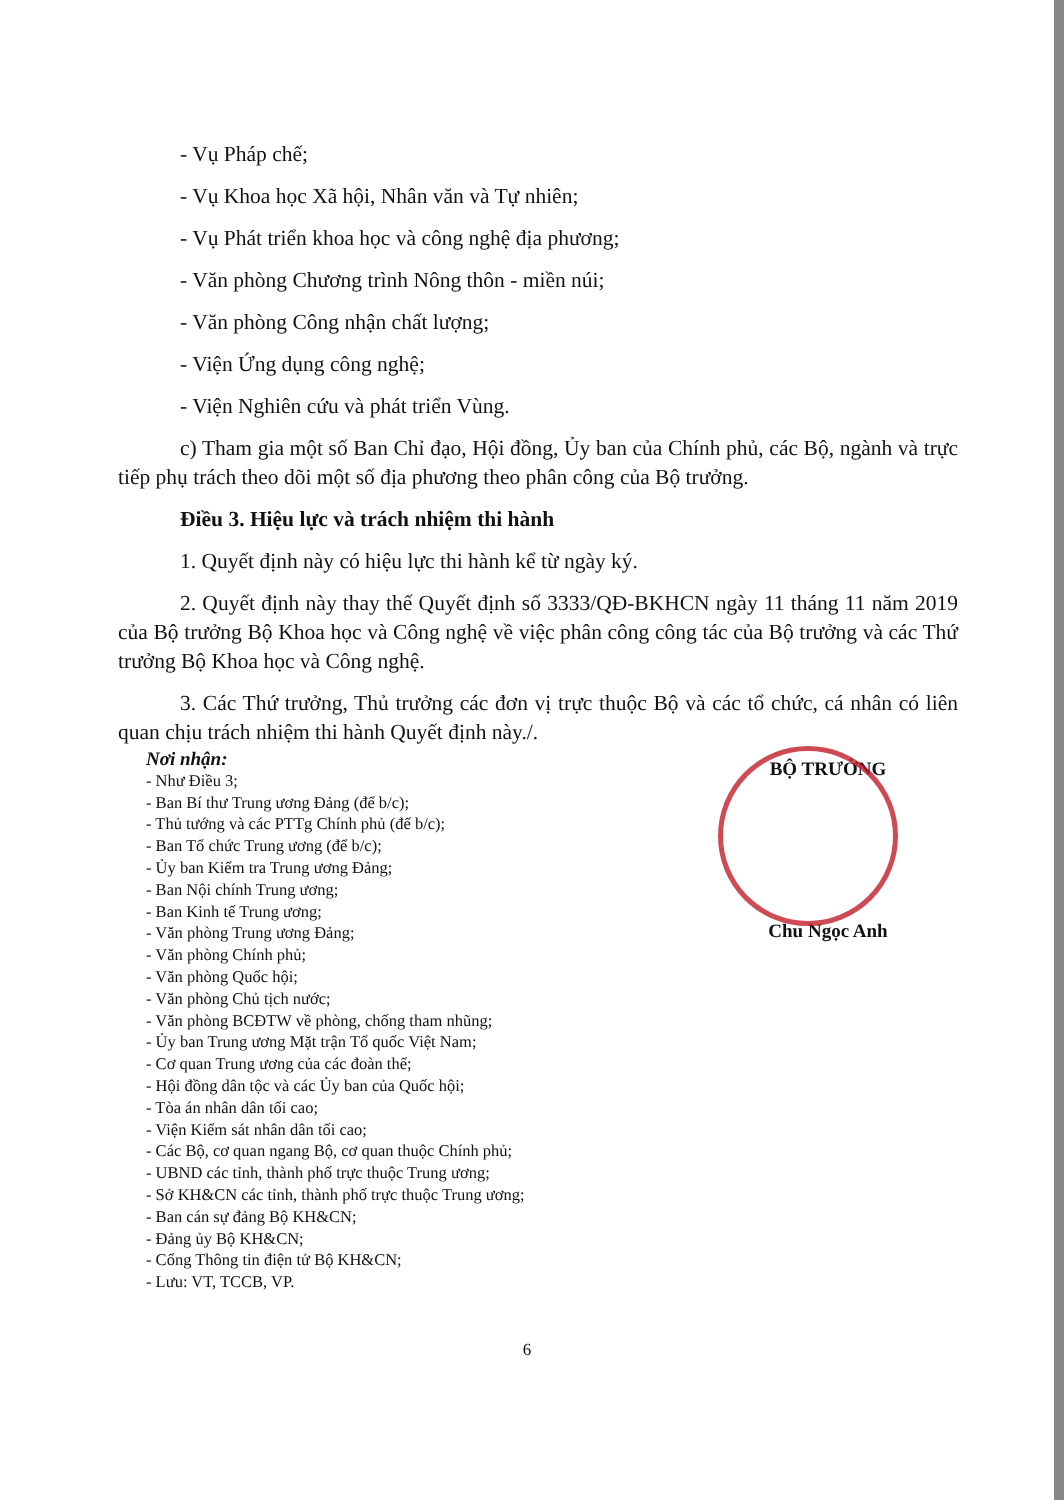- Vụ Pháp chế;
- Vụ Khoa học Xã hội, Nhân văn và Tự nhiên;
- Vụ Phát triển khoa học và công nghệ địa phương;
- Văn phòng Chương trình Nông thôn - miền núi;
- Văn phòng Công nhận chất lượng;
- Viện Ứng dụng công nghệ;
- Viện Nghiên cứu và phát triển Vùng.
c) Tham gia một số Ban Chỉ đạo, Hội đồng, Ủy ban của Chính phủ, các Bộ, ngành và trực tiếp phụ trách theo dõi một số địa phương theo phân công của Bộ trưởng.
Điều 3. Hiệu lực và trách nhiệm thi hành
1. Quyết định này có hiệu lực thi hành kể từ ngày ký.
2. Quyết định này thay thế Quyết định số 3333/QĐ-BKHCN ngày 11 tháng 11 năm 2019 của Bộ trưởng Bộ Khoa học và Công nghệ về việc phân công công tác của Bộ trưởng và các Thứ trưởng Bộ Khoa học và Công nghệ.
3. Các Thứ trưởng, Thủ trưởng các đơn vị trực thuộc Bộ và các tổ chức, cá nhân có liên quan chịu trách nhiệm thi hành Quyết định này./.
Nơi nhận:
- Như Điều 3;
- Ban Bí thư Trung ương Đảng (để b/c);
- Thủ tướng và các PTTg Chính phủ (để b/c);
- Ban Tổ chức Trung ương (để b/c);
- Ủy ban Kiểm tra Trung ương Đảng;
- Ban Nội chính Trung ương;
- Ban Kinh tế Trung ương;
- Văn phòng Trung ương Đảng;
- Văn phòng Chính phủ;
- Văn phòng Quốc hội;
- Văn phòng Chủ tịch nước;
- Văn phòng BCĐTW về phòng, chống tham nhũng;
- Ủy ban Trung ương Mặt trận Tổ quốc Việt Nam;
- Cơ quan Trung ương của các đoàn thể;
- Hội đồng dân tộc và các Ủy ban của Quốc hội;
- Tòa án nhân dân tối cao;
- Viện Kiểm sát nhân dân tối cao;
- Các Bộ, cơ quan ngang Bộ, cơ quan thuộc Chính phủ;
- UBND các tỉnh, thành phố trực thuộc Trung ương;
- Sở KH&CN các tỉnh, thành phố trực thuộc Trung ương;
- Ban cán sự đảng Bộ KH&CN;
- Đảng ủy Bộ KH&CN;
- Cổng Thông tin điện tử Bộ KH&CN;
- Lưu: VT, TCCB, VP.
BỘ TRƯỞNG
Chu Ngọc Anh
6